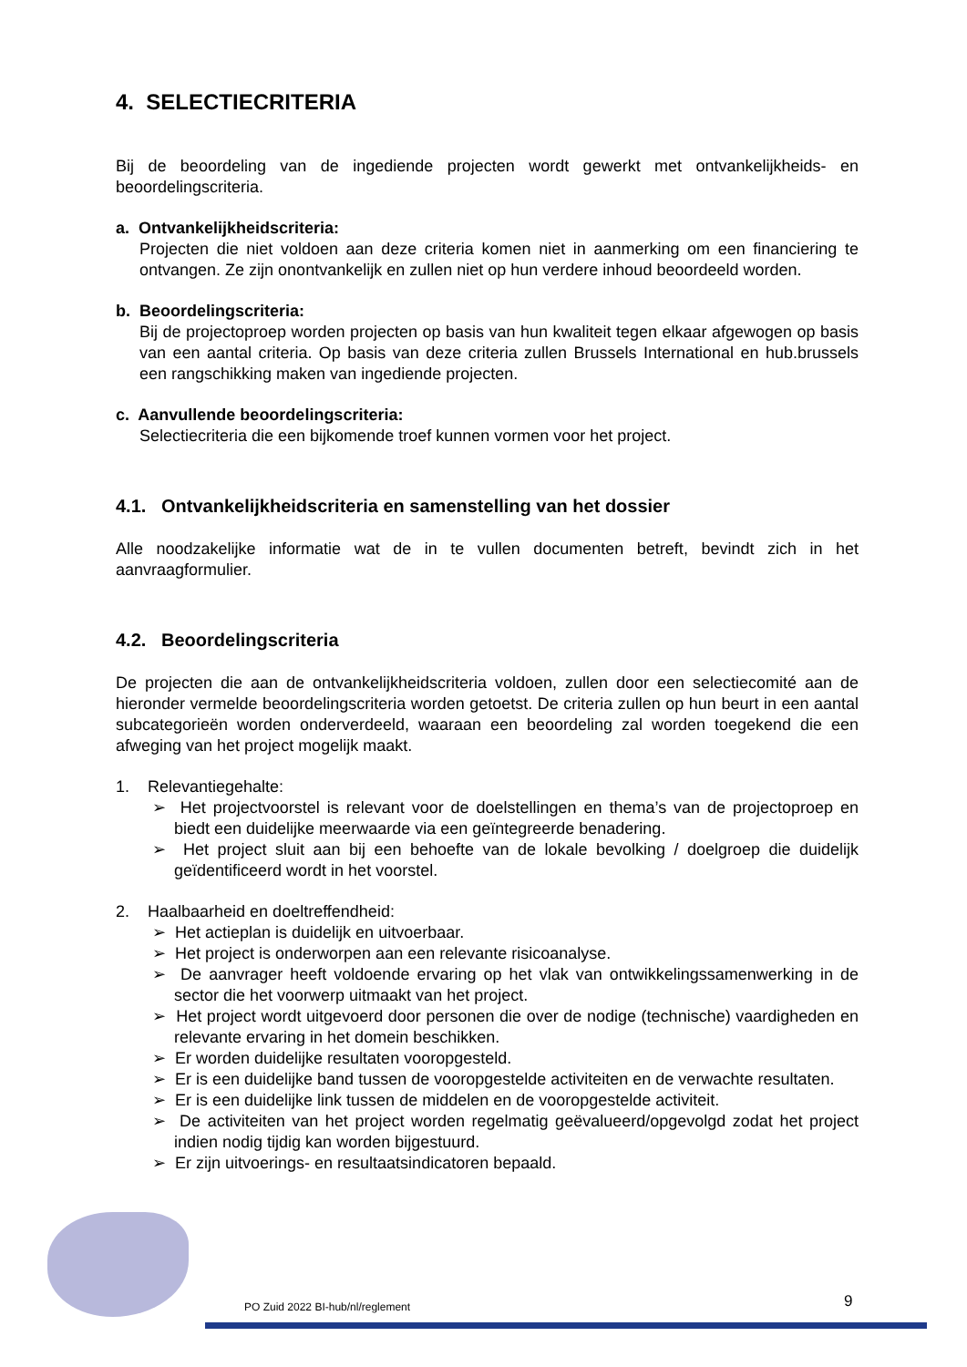4. SELECTIECRITERIA
Bij de beoordeling van de ingediende projecten wordt gewerkt met ontvankelijkheids- en beoordelingscriteria.
a. Ontvankelijkheidscriteria:
Projecten die niet voldoen aan deze criteria komen niet in aanmerking om een financiering te ontvangen. Ze zijn onontvankelijk en zullen niet op hun verdere inhoud beoordeeld worden.
b. Beoordelingscriteria:
Bij de projectoproep worden projecten op basis van hun kwaliteit tegen elkaar afgewogen op basis van een aantal criteria. Op basis van deze criteria zullen Brussels International en hub.brussels een rangschikking maken van ingediende projecten.
c. Aanvullende beoordelingscriteria:
Selectiecriteria die een bijkomende troef kunnen vormen voor het project.
4.1. Ontvankelijkheidscriteria en samenstelling van het dossier
Alle noodzakelijke informatie wat de in te vullen documenten betreft, bevindt zich in het aanvraagformulier.
4.2. Beoordelingscriteria
De projecten die aan de ontvankelijkheidscriteria voldoen, zullen door een selectiecomité aan de hieronder vermelde beoordelingscriteria worden getoetst. De criteria zullen op hun beurt in een aantal subcategorieën worden onderverdeeld, waaraan een beoordeling zal worden toegekend die een afweging van het project mogelijk maakt.
1. Relevantiegehalte:
➢ Het projectvoorstel is relevant voor de doelstellingen en thema’s van de projectoproep en biedt een duidelijke meerwaarde via een geïntegreerde benadering.
➢ Het project sluit aan bij een behoefte van de lokale bevolking / doelgroep die duidelijk geïdentificeerd wordt in het voorstel.
2. Haalbaarheid en doeltreffendheid:
➢ Het actieplan is duidelijk en uitvoerbaar.
➢ Het project is onderworpen aan een relevante risicoanalyse.
➢ De aanvrager heeft voldoende ervaring op het vlak van ontwikkelingssamenwerking in de sector die het voorwerp uitmaakt van het project.
➢ Het project wordt uitgevoerd door personen die over de nodige (technische) vaardigheden en relevante ervaring in het domein beschikken.
➢ Er worden duidelijke resultaten vooropgesteld.
➢ Er is een duidelijke band tussen de vooropgestelde activiteiten en de verwachte resultaten.
➢ Er is een duidelijke link tussen de middelen en de vooropgestelde activiteit.
➢ De activiteiten van het project worden regelmatig geëvalueerd/opgevolgd zodat het project indien nodig tijdig kan worden bijgestuurd.
➢ Er zijn uitvoerings- en resultaatsindicatoren bepaald.
PO Zuid 2022 BI-hub/nl/reglement
9